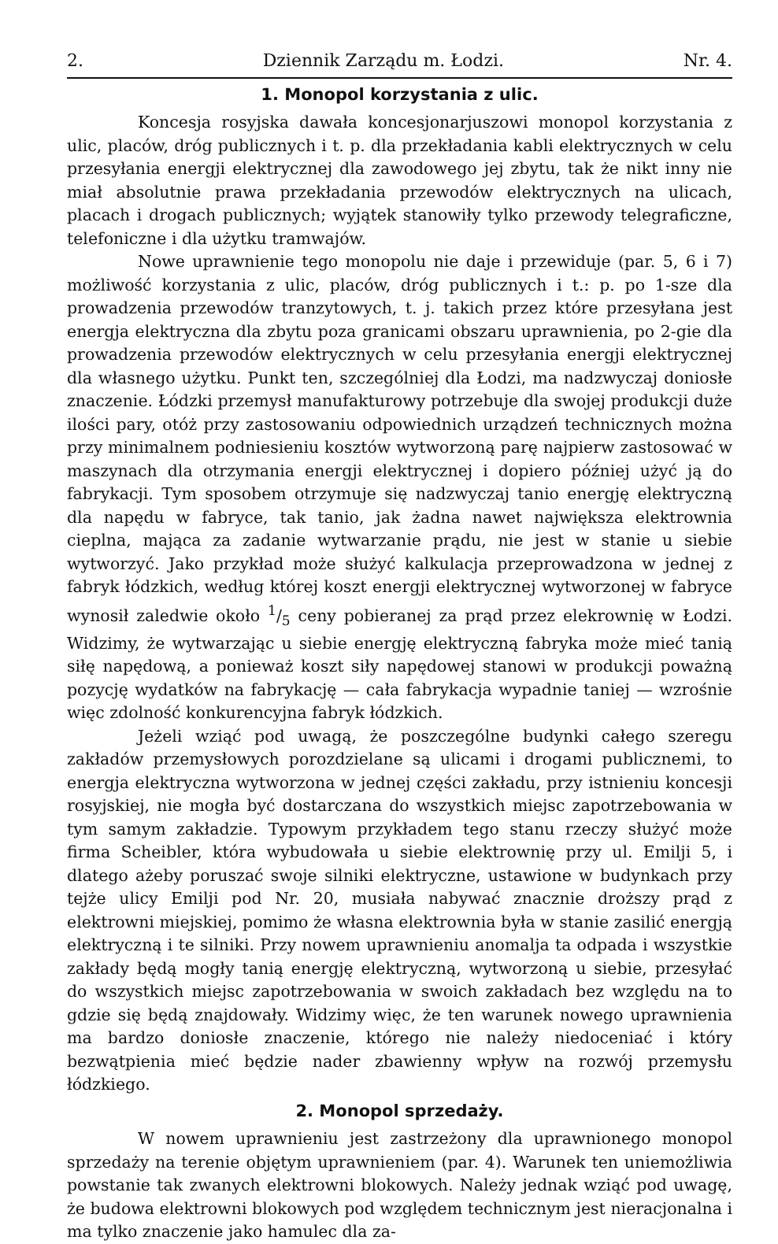2. Dziennik Zarządu m. Łodzi. Nr. 4.
1. Monopol korzystania z ulic.
Koncesja rosyjska dawała koncesjonarjuszowi monopol korzystania z ulic, placów, dróg publicznych i t. p. dla przekładania kabli elektrycznych w celu przesyłania energji elektrycznej dla zawodowego jej zbytu, tak że nikt inny nie miał absolutnie prawa przekładania przewodów elektrycznych na ulicach, placach i drogach publicznych; wyjątek stanowiły tylko przewody telegraficzne, telefoniczne i dla użytku tramwajów.
Nowe uprawnienie tego monopolu nie daje i przewiduje (par. 5, 6 i 7) możliwość korzystania z ulic, placów, dróg publicznych i t.: p. po 1-sze dla prowadzenia przewodów tranzytowych, t. j. takich przez które przesyłana jest energja elektryczna dla zbytu poza granicami obszaru uprawnienia, po 2-gie dla prowadzenia przewodów elektrycznych w celu przesyłania energji elektrycznej dla własnego użytku. Punkt ten, szczególniej dla Łodzi, ma nadzwyczaj doniosłe znaczenie. Łódzki przemysł manufakturowy potrzebuje dla swojej produkcji duże ilości pary, otóż przy zastosowaniu odpowiednich urządzeń technicznych można przy minimalnem podniesieniu kosztów wytworzoną parę najpierw zastosować w maszynach dla otrzymania energji elektrycznej i dopiero później użyć ją do fabrykacji. Tym sposobem otrzymuje się nadzwyczaj tanio energję elektryczną dla napędu w fabryce, tak tanio, jak żadna nawet największa elektrownia cieplna, mająca za zadanie wytwarzanie prądu, nie jest w stanie u siebie wytworzyć. Jako przykład może służyć kalkulacja przeprowadzona w jednej z fabryk łódzkich, według której koszt energji elektrycznej wytworzonej w fabryce wynosił zaledwie około 1/5 ceny pobieranej za prąd przez elekrownię w Łodzi. Widzimy, że wytwarzając u siebie energję elektryczną fabryka może mieć tanią siłę napędową, a ponieważ koszt siły napędowej stanowi w produkcji poważną pozycję wydatków na fabrykację — cała fabrykacja wypadnie taniej — wzrośnie więc zdolność konkurencyjna fabryk łódzkich.
Jeżeli wziąć pod uwagą, że poszczególne budynki całego szeregu zakładów przemysłowych porozdzielane są ulicami i drogami publicznemi, to energja elektryczna wytworzona w jednej części zakładu, przy istnieniu koncesji rosyjskiej, nie mogła być dostarczana do wszystkich miejsc zapotrzebowania w tym samym zakładzie. Typowym przykładem tego stanu rzeczy służyć może firma Scheibler, która wybudowała u siebie elektrownię przy ul. Emilji 5, i dlatego ażeby poruszać swoje silniki elektryczne, ustawione w budynkach przy tejże ulicy Emilji pod Nr. 20, musiała nabywać znacznie droższy prąd z elektrowni miejskiej, pomimo że własna elektrownia była w stanie zasilić energją elektryczną i te silniki. Przy nowem uprawnieniu anomalja ta odpada i wszystkie zakłady będą mogły tanią energję elektryczną, wytworzoną u siebie, przesyłać do wszystkich miejsc zapotrzebowania w swoich zakładach bez względu na to gdzie się będą znajdowały. Widzimy więc, że ten warunek nowego uprawnienia ma bardzo doniosłe znaczenie, którego nie należy niedoceniać i który bezwątpienia mieć będzie nader zbawienny wpływ na rozwój przemysłu łódzkiego.
2. Monopol sprzedaży.
W nowem uprawnieniu jest zastrzeżony dla uprawnionego monopol sprzedaży na terenie objętym uprawnieniem (par. 4). Warunek ten uniemożliwia powstanie tak zwanych elektrowni blokowych. Należy jednak wziąć pod uwagę, że budowa elektrowni blokowych pod względem technicznym jest nieracjonalna i ma tylko znaczenie jako hamulec dla za-